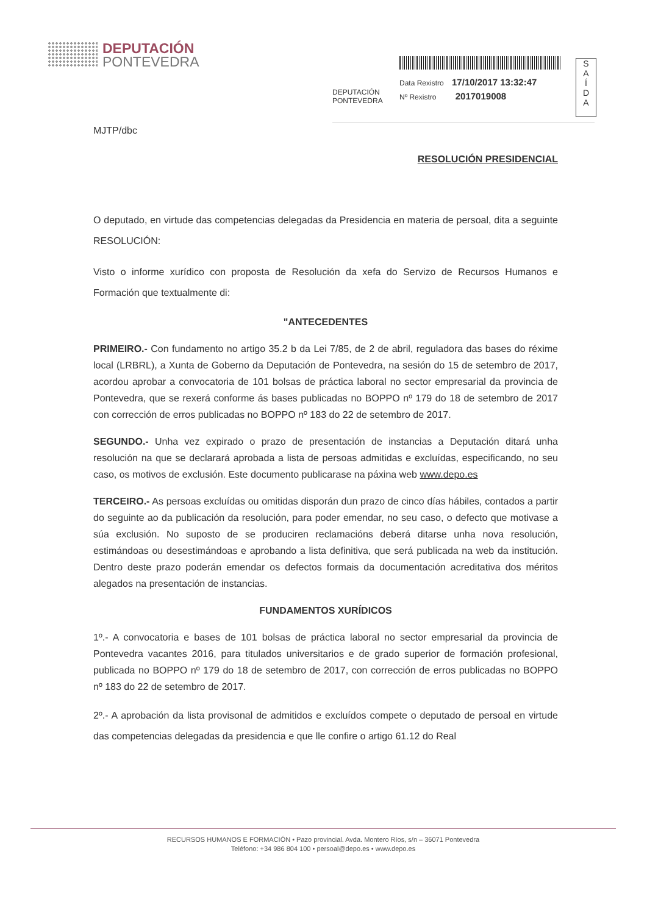DEPUTACIÓN
PONTEVEDRA
DEPUTACIÓN
PONTEVEDRA
Data Rexistro 17/10/2017 13:32:47
Nº Rexistro 2017019008
S
A
Í
D
A
MJTP/dbc
RESOLUCIÓN PRESIDENCIAL
O deputado, en virtude das competencias delegadas da Presidencia en materia de persoal, dita a seguinte RESOLUCIÓN:
Visto o informe xurídico con proposta de Resolución da xefa do Servizo de Recursos Humanos e Formación que textualmente di:
"ANTECEDENTES
PRIMEIRO.- Con fundamento no artigo 35.2 b da Lei 7/85, de 2 de abril, reguladora das bases do réxime local (LRBRL), a Xunta de Goberno da Deputación de Pontevedra, na sesión do 15 de setembro de 2017, acordou aprobar a convocatoria de 101 bolsas de práctica laboral no sector empresarial da provincia de Pontevedra, que se rexerá conforme ás bases publicadas no BOPPO nº 179 do 18 de setembro de 2017 con corrección de erros publicadas no BOPPO nº 183 do 22 de setembro de 2017.
SEGUNDO.- Unha vez expirado o prazo de presentación de instancias a Deputación ditará unha resolución na que se declarará aprobada a lista de persoas admitidas e excluídas, especificando, no seu caso, os motivos de exclusión. Este documento publicarase na páxina web www.depo.es
TERCEIRO.- As persoas excluídas ou omitidas disporán dun prazo de cinco días hábiles, contados a partir do seguinte ao da publicación da resolución, para poder emendar, no seu caso, o defecto que motivase a súa exclusión. No suposto de se produciren reclamacións deberá ditarse unha nova resolución, estimándoas ou desestimándoas e aprobando a lista definitiva, que será publicada na web da institución. Dentro deste prazo poderán emendar os defectos formais da documentación acreditativa dos méritos alegados na presentación de instancias.
FUNDAMENTOS XURÍDICOS
1º.- A convocatoria e bases de 101 bolsas de práctica laboral no sector empresarial da provincia de Pontevedra vacantes 2016, para titulados universitarios e de grado superior de formación profesional, publicada no BOPPO nº 179 do 18 de setembro de 2017, con corrección de erros publicadas no BOPPO nº 183 do 22 de setembro de 2017.
2º.- A aprobación da lista provisonal de admitidos e excluídos compete o deputado de persoal en virtude das competencias delegadas da presidencia e que lle confire o artigo 61.12 do Real
RECURSOS HUMANOS E FORMACIÓN • Pazo provincial. Avda. Montero Ríos, s/n – 36071 Pontevedra
Teléfono: +34 986 804 100 • persoal@depo.es • www.depo.es